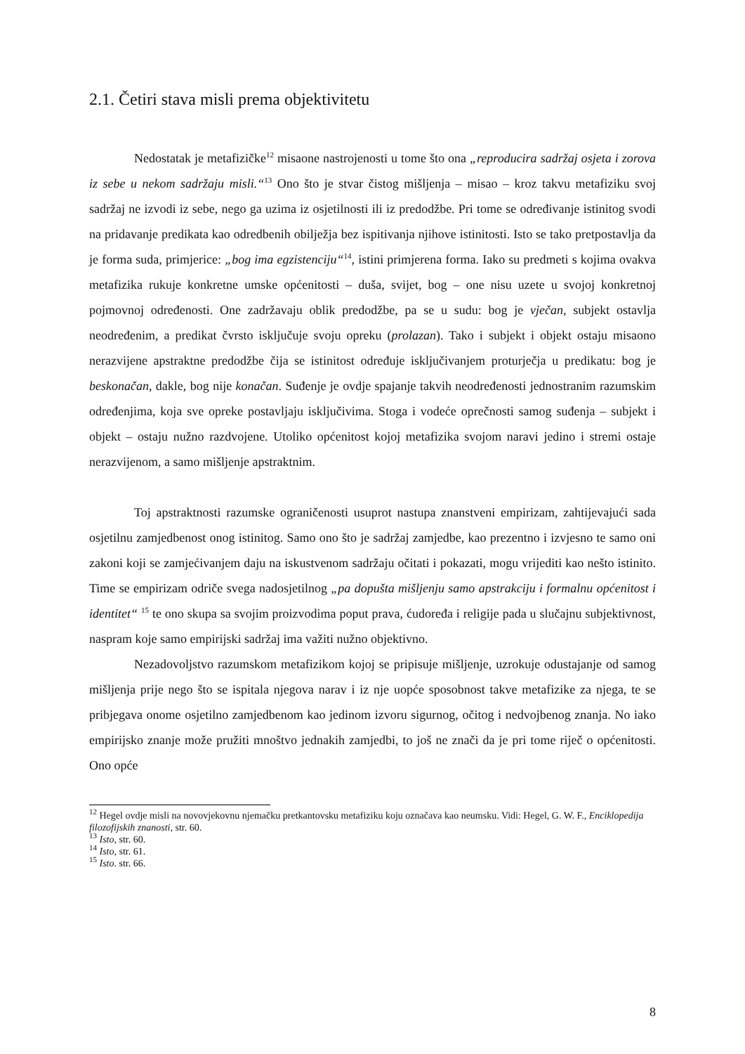2.1. Četiri stava misli prema objektivitetu
Nedostatak je metafizičke<sup>12</sup> misaone nastrojenosti u tome što ona „reproducira sadržaj osjeta i zorova iz sebe u nekom sadržaju misli.“<sup>13</sup> Ono što je stvar čistog mišljenja – misao – kroz takvu metafiziku svoj sadržaj ne izvodi iz sebe, nego ga uzima iz osjetilnosti ili iz predodžbe. Pri tome se određivanje istinitog svodi na pridavanje predikata kao odredbenih obilježja bez ispitivanja njihove istinitosti. Isto se tako pretpostavlja da je forma suda, primjerice: „bog ima egzistenciju“<sup>14</sup>, istini primjerena forma. Iako su predmeti s kojima ovakva metafizika rukuje konkretne umske općenitosti – duša, svijet, bog – one nisu uzete u svojoj konkretnoj pojmovnoj određenosti. One zadržavaju oblik predodžbe, pa se u sudu: bog je vječan, subjekt ostavlja neodređenim, a predikat čvrsto isključuje svoju opreku (prolazan). Tako i subjekt i objekt ostaju misaono nerazvijene apstraktne predodžbe čija se istinitost određuje isključivanjem proturječja u predikatu: bog je beskonačan, dakle, bog nije konačan. Suđenje je ovdje spajanje takvih neodređenosti jednostranim razumskim određenjima, koja sve opreke postavljaju isključivima. Stoga i vodeće oprečnosti samog suđenja – subjekt i objekt – ostaju nužno razdvojene. Utoliko općenitost kojoj metafizika svojom naravi jedino i stremi ostaje nerazvijenom, a samo mišljenje apstraktnim.
Toj apstraktnosti razumske ograničenosti usuprot nastupa znanstveni empirizam, zahtijevajući sada osjetilnu zamjedbenost onog istinitog. Samo ono što je sadržaj zamjedbe, kao prezentno i izvjesno te samo oni zakoni koji se zamjećivanjem daju na iskustvenom sadržaju očitati i pokazati, mogu vrijediti kao nešto istinito. Time se empirizam odriče svega nadosjetilnog „pa dopušta mišljenju samo apstrakciju i formalnu općenitost i identitet“ <sup>15</sup> te ono skupa sa svojim proizvodima poput prava, ćudoređa i religije pada u slučajnu subjektivnost, naspram koje samo empirijski sadržaj ima važiti nužno objektivno.
Nezadovoljstvo razumskom metafizikom kojoj se pripisuje mišljenje, uzrokuje odustajanje od samog mišljenja prije nego što se ispitala njegova narav i iz nje uopće sposobnost takve metafizike za njega, te se pribjegava onome osjetilno zamjedbenom kao jedinom izvoru sigurnog, očitog i nedvojbenog znanja. No iako empirijsko znanje može pružiti mnoštvo jednakih zamjedbi, to još ne znači da je pri tome riječ o općenitosti. Ono opće
<sup>12</sup> Hegel ovdje misli na novovjekovnu njemačku pretkantovsku metafiziku koju označava kao neumsku. Vidi: Hegel, G. W. F., Enciklopedija filozofijskih znanosti, str. 60.
<sup>13</sup> Isto, str. 60.
<sup>14</sup> Isto, str. 61.
<sup>15</sup> Isto. str. 66.
8